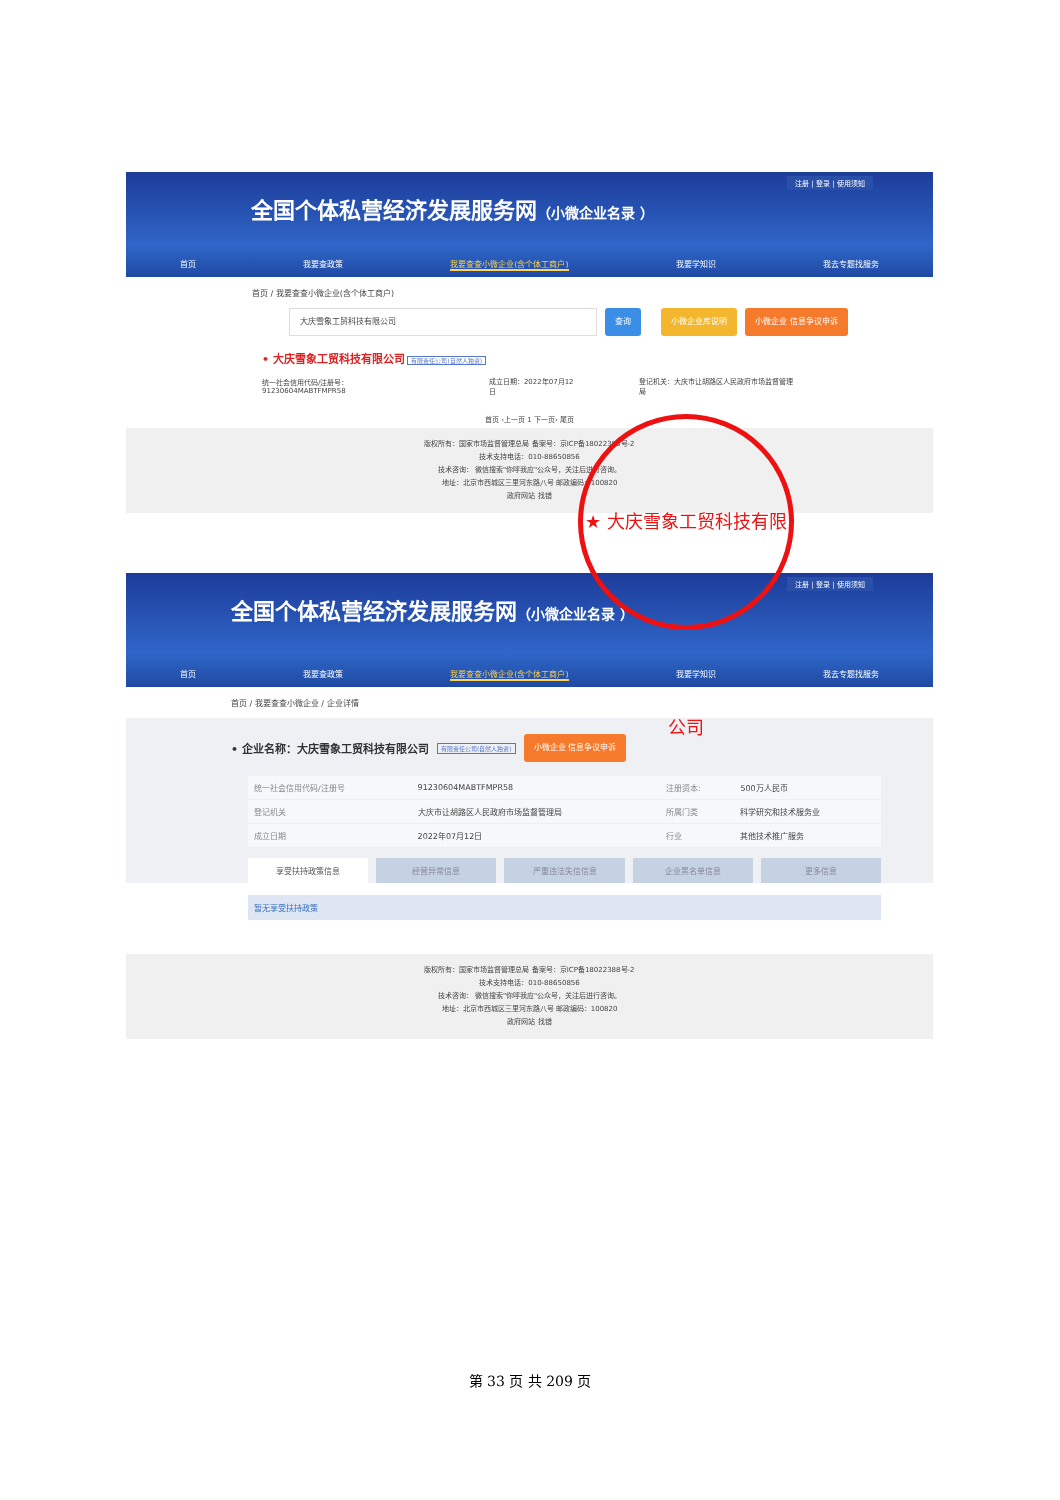注册 | 登录 | 使用须知
全国个体私营经济发展服务网（小微企业名录 ）
首页 我要查政策 我要查查小微企业(含个体工商户) 我要学知识 我去专题找服务
首页 / 我要查查小微企业(含个体工商户)
大庆雪象工贸科技有限公司
查询 小微企业库说明 小微企业 信息争议申诉
• 大庆雪象工贸科技有限公司 有限责任公司(自然人独资)
统一社会信用代码/注册号：91230604MABTFMPR58 成立日期：2022年07月12日 登记机关：大庆市让胡路区人民政府市场监督管理局
首页 ‹上一页 1 下一页› 尾页
版权所有：国家市场监督管理总局 备案号：京ICP备18022388号-2
技术支持电话：010-88650856
技术咨询： 微信搜索"你呼我应"公众号，关注后进行咨询。
地址：北京市西城区三里河东路八号 邮政编码：100820
政府网站 找错
注册 | 登录 | 使用须知
全国个体私营经济发展服务网（小微企业名录 ）
首页 我要查政策 我要查查小微企业(含个体工商户) 我要学知识 我去专题找服务
首页 / 我要查查小微企业 / 企业详情
• 企业名称：大庆雪象工贸科技有限公司 有限责任公司(自然人独资) 小微企业 信息争议申诉
| 统一社会信用代码/注册号 | 91230604MABTFMPR58 | 注册资本: | 500万人民币 |
| 登记机关 | 大庆市让胡路区人民政府市场监督管理局 | 所属门类 | 科学研究和技术服务业 |
| 成立日期 | 2022年07月12日 | 行业 | 其他技术推广服务 |
享受扶持政策信息 经营异常信息 严重违法失信信息 企业黑名单信息 更多信息
暂无享受扶持政策
版权所有：国家市场监督管理总局 备案号：京ICP备18022388号-2
技术支持电话：010-88650856
技术咨询： 微信搜索"你呼我应"公众号，关注后进行咨询。
地址：北京市西城区三里河东路八号 邮政编码：100820
政府网站 找错
★ 大庆雪象工贸科技有限公司
第 33 页 共 209 页